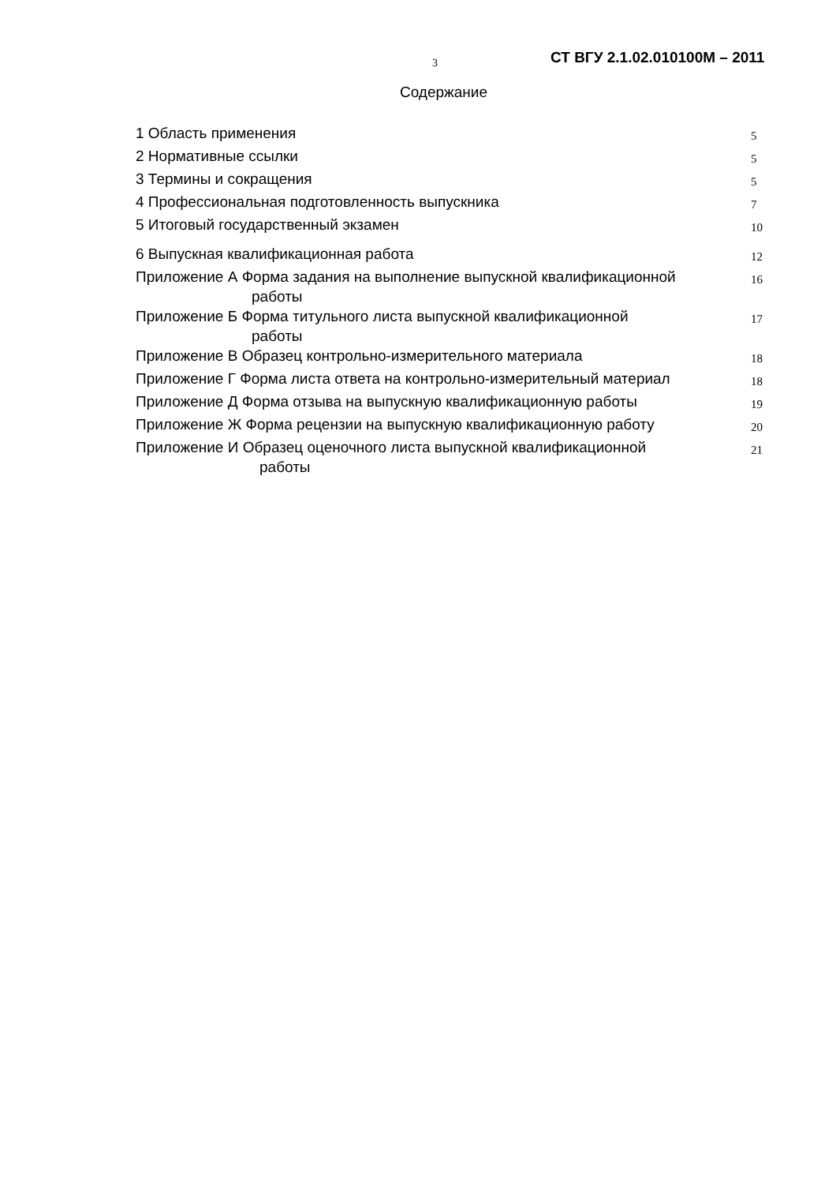3
СТ ВГУ 2.1.02.010100М – 2011
Содержание
| 1 Область применения | 5 |
| 2 Нормативные ссылки | 5 |
| 3 Термины и сокращения | 5 |
| 4 Профессиональная подготовленность выпускника | 7 |
| 5 Итоговый государственный экзамен | 10 |
| 6 Выпускная квалификационная работа | 12 |
| Приложение А Форма задания на выполнение выпускной квалификационной работы | 16 |
| Приложение Б Форма титульного листа выпускной квалификационной работы | 17 |
| Приложение В Образец контрольно-измерительного материала | 18 |
| Приложение Г Форма листа ответа на контрольно-измерительный материал | 18 |
| Приложение Д Форма отзыва на выпускную квалификационную работы | 19 |
| Приложение Ж Форма рецензии на выпускную квалификационную работу | 20 |
| Приложение И Образец оценочного листа выпускной квалификационной работы | 21 |